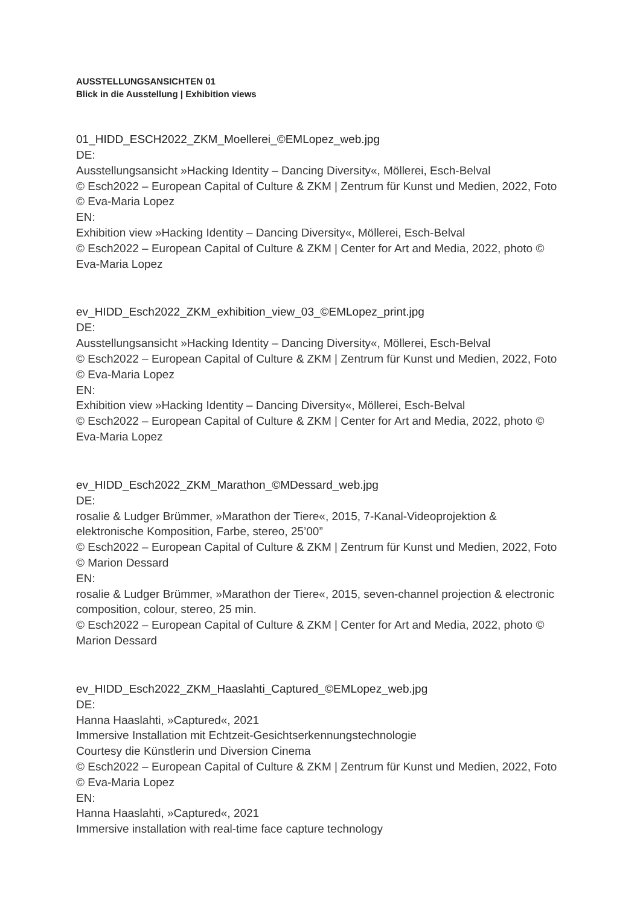AUSSTELLUNGSANSICHTEN 01
Blick in die Ausstellung | Exhibition views
01_HIDD_ESCH2022_ZKM_Moellerei_©EMLopez_web.jpg
DE:
Ausstellungsansicht »Hacking Identity – Dancing Diversity«, Möllerei, Esch-Belval
© Esch2022 – European Capital of Culture & ZKM | Zentrum für Kunst und Medien, 2022, Foto © Eva-Maria Lopez
EN:
Exhibition view »Hacking Identity – Dancing Diversity«, Möllerei, Esch-Belval
© Esch2022 – European Capital of Culture & ZKM | Center for Art and Media, 2022, photo © Eva-Maria Lopez
ev_HIDD_Esch2022_ZKM_exhibition_view_03_©EMLopez_print.jpg
DE:
Ausstellungsansicht »Hacking Identity – Dancing Diversity«, Möllerei, Esch-Belval
© Esch2022 – European Capital of Culture & ZKM | Zentrum für Kunst und Medien, 2022, Foto © Eva-Maria Lopez
EN:
Exhibition view »Hacking Identity – Dancing Diversity«, Möllerei, Esch-Belval
© Esch2022 – European Capital of Culture & ZKM | Center for Art and Media, 2022, photo © Eva-Maria Lopez
ev_HIDD_Esch2022_ZKM_Marathon_©MDessard_web.jpg
DE:
rosalie & Ludger Brümmer, »Marathon der Tiere«, 2015, 7-Kanal-Videoprojektion & elektronische Komposition, Farbe, stereo, 25’00”
© Esch2022 – European Capital of Culture & ZKM | Zentrum für Kunst und Medien, 2022, Foto © Marion Dessard
EN:
rosalie & Ludger Brümmer, »Marathon der Tiere«, 2015, seven-channel projection & electronic composition, colour, stereo, 25 min.
© Esch2022 – European Capital of Culture & ZKM | Center for Art and Media, 2022, photo © Marion Dessard
ev_HIDD_Esch2022_ZKM_Haaslahti_Captured_©EMLopez_web.jpg
DE:
Hanna Haaslahti, »Captured«, 2021
Immersive Installation mit Echtzeit-Gesichtserkennungstechnologie
Courtesy die Künstlerin und Diversion Cinema
© Esch2022 – European Capital of Culture & ZKM | Zentrum für Kunst und Medien, 2022, Foto © Eva-Maria Lopez
EN:
Hanna Haaslahti, »Captured«, 2021
Immersive installation with real-time face capture technology